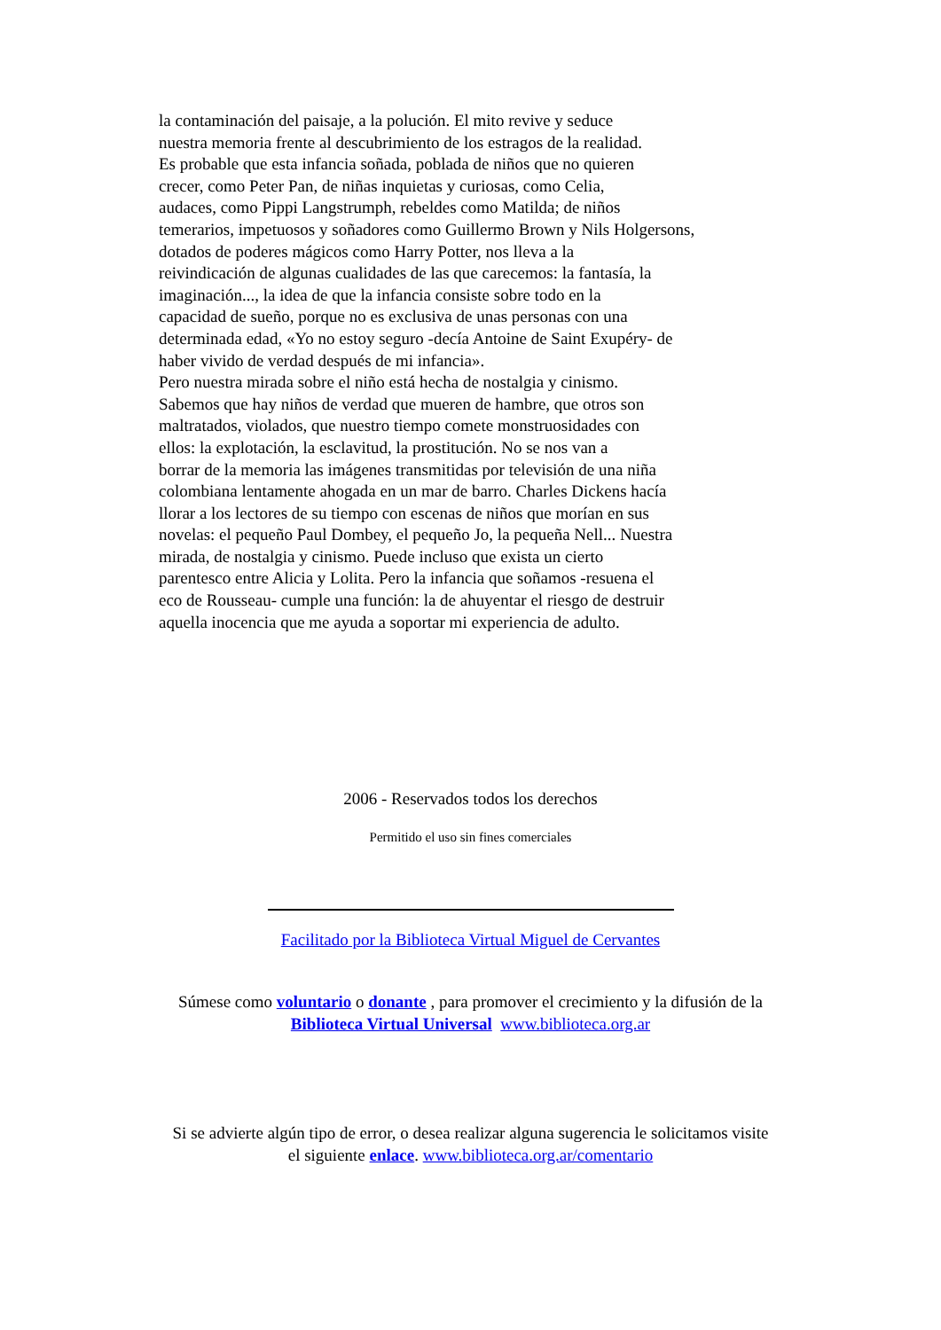la contaminación del paisaje, a la polución. El mito revive y seduce
nuestra memoria frente al descubrimiento de los estragos de la realidad.
Es probable que esta infancia soñada, poblada de niños que no quieren
crecer, como Peter Pan, de niñas inquietas y curiosas, como Celia,
audaces, como Pippi Langstrumph, rebeldes como Matilda; de niños
temerarios, impetuosos y soñadores como Guillermo Brown y Nils Holgersons,
dotados de poderes mágicos como Harry Potter, nos lleva a la
reivindicación de algunas cualidades de las que carecemos: la fantasía, la
imaginación..., la idea de que la infancia consiste sobre todo en la
capacidad de sueño, porque no es exclusiva de unas personas con una
determinada edad, «Yo no estoy seguro -decía Antoine de Saint Exupéry- de
haber vivido de verdad después de mi infancia».
Pero nuestra mirada sobre el niño está hecha de nostalgia y cinismo.
Sabemos que hay niños de verdad que mueren de hambre, que otros son
maltratados, violados, que nuestro tiempo comete monstruosidades con
ellos: la explotación, la esclavitud, la prostitución. No se nos van a
borrar de la memoria las imágenes transmitidas por televisión de una niña
colombiana lentamente ahogada en un mar de barro. Charles Dickens hacía
llorar a los lectores de su tiempo con escenas de niños que morían en sus
novelas: el pequeño Paul Dombey, el pequeño Jo, la pequeña Nell... Nuestra
mirada, de nostalgia y cinismo. Puede incluso que exista un cierto
parentesco entre Alicia y Lolita. Pero la infancia que soñamos -resuena el
eco de Rousseau- cumple una función: la de ahuyentar el riesgo de destruir
aquella inocencia que me ayuda a soportar mi experiencia de adulto.
2006 - Reservados todos los derechos
Permitido el uso sin fines comerciales
Facilitado por la Biblioteca Virtual Miguel de Cervantes
Súmese como voluntario o donante , para promover el crecimiento y la difusión de la
Biblioteca Virtual Universal www.biblioteca.org.ar
Si se advierte algún tipo de error, o desea realizar alguna sugerencia le solicitamos visite
el siguiente enlace. www.biblioteca.org.ar/comentario